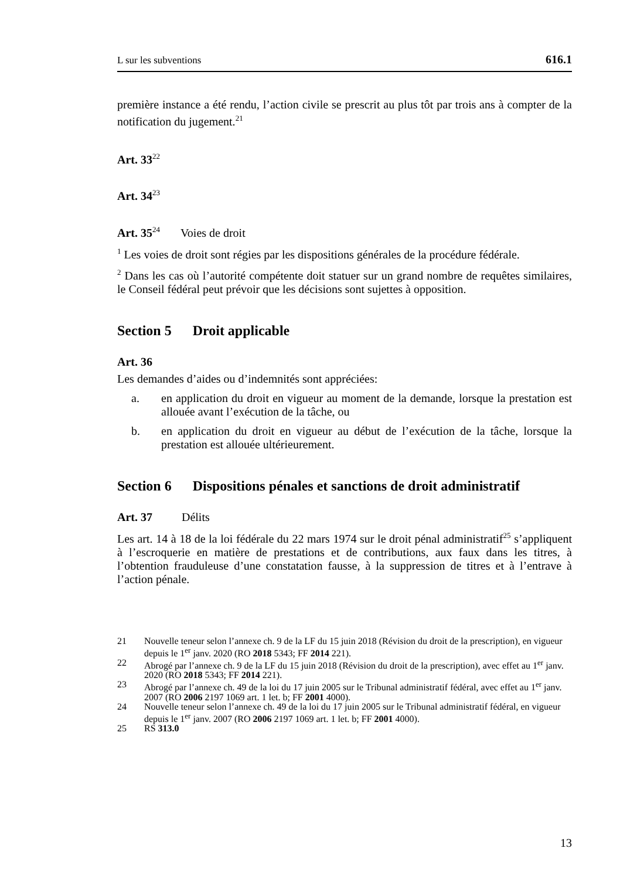L sur les subventions 616.1
première instance a été rendu, l’action civile se prescrit au plus tôt par trois ans à compter de la notification du jugement.<sup>21</sup>
Art. 33<sup>22</sup>
Art. 34<sup>23</sup>
Art. 35<sup>24</sup> Voies de droit
<sup>1</sup> Les voies de droit sont régies par les dispositions générales de la procédure fédérale.
<sup>2</sup> Dans les cas où l’autorité compétente doit statuer sur un grand nombre de requêtes similaires, le Conseil fédéral peut prévoir que les décisions sont sujettes à opposition.
Section 5 Droit applicable
Art. 36
Les demandes d’aides ou d’indemnités sont appréciées:
a. en application du droit en vigueur au moment de la demande, lorsque la prestation est allouée avant l’exécution de la tâche, ou
b. en application du droit en vigueur au début de l’exécution de la tâche, lorsque la prestation est allouée ultérieurement.
Section 6 Dispositions pénales et sanctions de droit administratif
Art. 37 Délits
Les art. 14 à 18 de la loi fédérale du 22 mars 1974 sur le droit pénal administratif<sup>25</sup> s’appliquent à l’escroquerie en matière de prestations et de contributions, aux faux dans les titres, à l’obtention frauduleuse d’une constatation fausse, à la suppression de titres et à l’entrave à l’action pénale.
21 Nouvelle teneur selon l’annexe ch. 9 de la LF du 15 juin 2018 (Révision du droit de la prescription), en vigueur depuis le 1<sup>er</sup> janv. 2020 (RO 2018 5343; FF 2014 221).
22 Abrogé par l’annexe ch. 9 de la LF du 15 juin 2018 (Révision du droit de la prescription), avec effet au 1<sup>er</sup> janv. 2020 (RO 2018 5343; FF 2014 221).
23 Abrogé par l’annexe ch. 49 de la loi du 17 juin 2005 sur le Tribunal administratif fédéral, avec effet au 1<sup>er</sup> janv. 2007 (RO 2006 2197 1069 art. 1 let. b; FF 2001 4000).
24 Nouvelle teneur selon l’annexe ch. 49 de la loi du 17 juin 2005 sur le Tribunal administratif fédéral, en vigueur depuis le 1<sup>er</sup> janv. 2007 (RO 2006 2197 1069 art. 1 let. b; FF 2001 4000).
25 RS 313.0
13